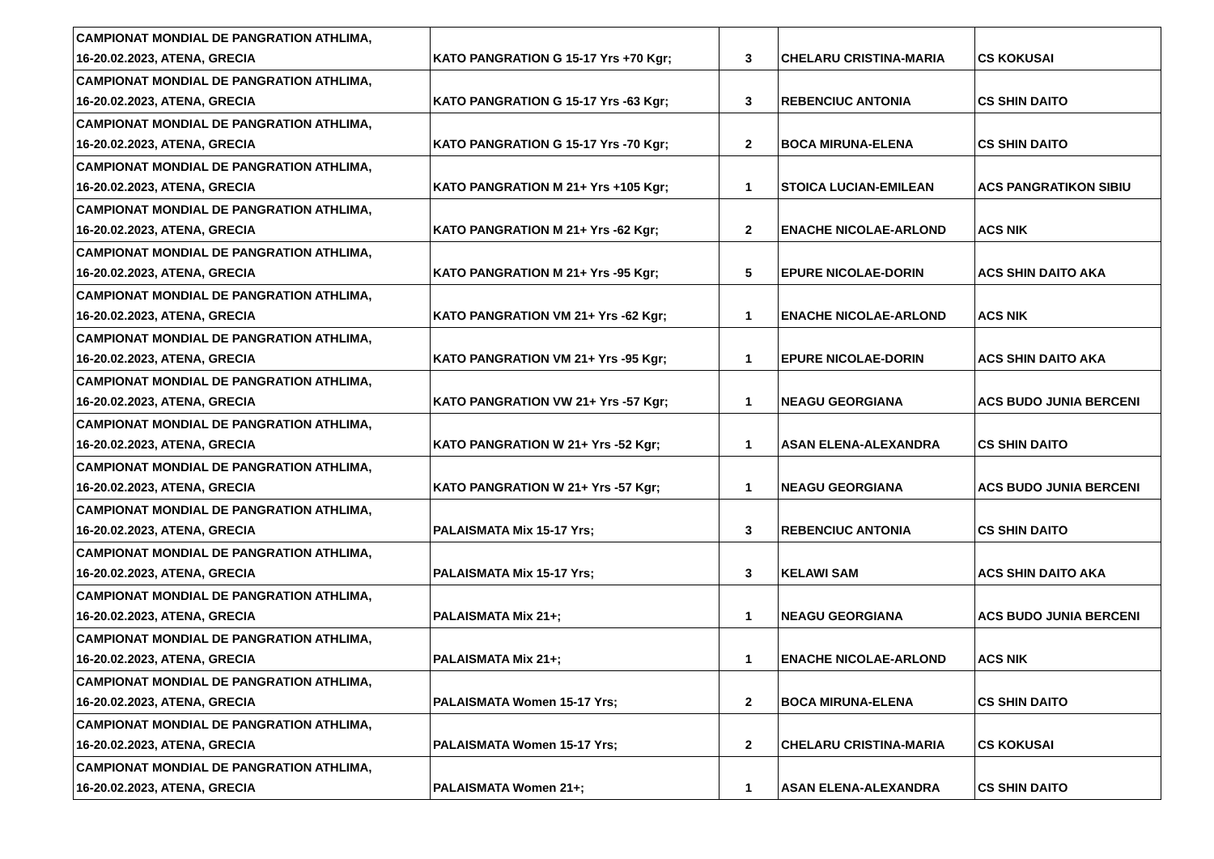| CAMPIONAT MONDIAL DE PANGRATION ATHLIMA, 16-20.02.2023, ATENA, GRECIA | KATO PANGRATION G 15-17 Yrs +70 Kgr; | 3 | CHELARU CRISTINA-MARIA | CS KOKUSAI |
| CAMPIONAT MONDIAL DE PANGRATION ATHLIMA, 16-20.02.2023, ATENA, GRECIA | KATO PANGRATION G 15-17 Yrs -63 Kgr; | 3 | REBENCIUC ANTONIA | CS SHIN DAITO |
| CAMPIONAT MONDIAL DE PANGRATION ATHLIMA, 16-20.02.2023, ATENA, GRECIA | KATO PANGRATION G 15-17 Yrs -70 Kgr; | 2 | BOCA MIRUNA-ELENA | CS SHIN DAITO |
| CAMPIONAT MONDIAL DE PANGRATION ATHLIMA, 16-20.02.2023, ATENA, GRECIA | KATO PANGRATION M 21+ Yrs +105 Kgr; | 1 | STOICA LUCIAN-EMILEAN | ACS PANGRATIKON SIBIU |
| CAMPIONAT MONDIAL DE PANGRATION ATHLIMA, 16-20.02.2023, ATENA, GRECIA | KATO PANGRATION M 21+ Yrs -62 Kgr; | 2 | ENACHE NICOLAE-ARLOND | ACS NIK |
| CAMPIONAT MONDIAL DE PANGRATION ATHLIMA, 16-20.02.2023, ATENA, GRECIA | KATO PANGRATION M 21+ Yrs -95 Kgr; | 5 | EPURE NICOLAE-DORIN | ACS SHIN DAITO AKA |
| CAMPIONAT MONDIAL DE PANGRATION ATHLIMA, 16-20.02.2023, ATENA, GRECIA | KATO PANGRATION VM 21+ Yrs -62 Kgr; | 1 | ENACHE NICOLAE-ARLOND | ACS NIK |
| CAMPIONAT MONDIAL DE PANGRATION ATHLIMA, 16-20.02.2023, ATENA, GRECIA | KATO PANGRATION VM 21+ Yrs -95 Kgr; | 1 | EPURE NICOLAE-DORIN | ACS SHIN DAITO AKA |
| CAMPIONAT MONDIAL DE PANGRATION ATHLIMA, 16-20.02.2023, ATENA, GRECIA | KATO PANGRATION VW 21+ Yrs -57 Kgr; | 1 | NEAGU GEORGIANA | ACS BUDO JUNIA BERCENI |
| CAMPIONAT MONDIAL DE PANGRATION ATHLIMA, 16-20.02.2023, ATENA, GRECIA | KATO PANGRATION W 21+ Yrs -52 Kgr; | 1 | ASAN ELENA-ALEXANDRA | CS SHIN DAITO |
| CAMPIONAT MONDIAL DE PANGRATION ATHLIMA, 16-20.02.2023, ATENA, GRECIA | KATO PANGRATION W 21+ Yrs -57 Kgr; | 1 | NEAGU GEORGIANA | ACS BUDO JUNIA BERCENI |
| CAMPIONAT MONDIAL DE PANGRATION ATHLIMA, 16-20.02.2023, ATENA, GRECIA | PALAISMATA Mix 15-17 Yrs; | 3 | REBENCIUC ANTONIA | CS SHIN DAITO |
| CAMPIONAT MONDIAL DE PANGRATION ATHLIMA, 16-20.02.2023, ATENA, GRECIA | PALAISMATA Mix 15-17 Yrs; | 3 | KELAWI SAM | ACS SHIN DAITO AKA |
| CAMPIONAT MONDIAL DE PANGRATION ATHLIMA, 16-20.02.2023, ATENA, GRECIA | PALAISMATA Mix 21+; | 1 | NEAGU GEORGIANA | ACS BUDO JUNIA BERCENI |
| CAMPIONAT MONDIAL DE PANGRATION ATHLIMA, 16-20.02.2023, ATENA, GRECIA | PALAISMATA Mix 21+; | 1 | ENACHE NICOLAE-ARLOND | ACS NIK |
| CAMPIONAT MONDIAL DE PANGRATION ATHLIMA, 16-20.02.2023, ATENA, GRECIA | PALAISMATA Women 15-17 Yrs; | 2 | BOCA MIRUNA-ELENA | CS SHIN DAITO |
| CAMPIONAT MONDIAL DE PANGRATION ATHLIMA, 16-20.02.2023, ATENA, GRECIA | PALAISMATA Women 15-17 Yrs; | 2 | CHELARU CRISTINA-MARIA | CS KOKUSAI |
| CAMPIONAT MONDIAL DE PANGRATION ATHLIMA, 16-20.02.2023, ATENA, GRECIA | PALAISMATA Women 21+; | 1 | ASAN ELENA-ALEXANDRA | CS SHIN DAITO |